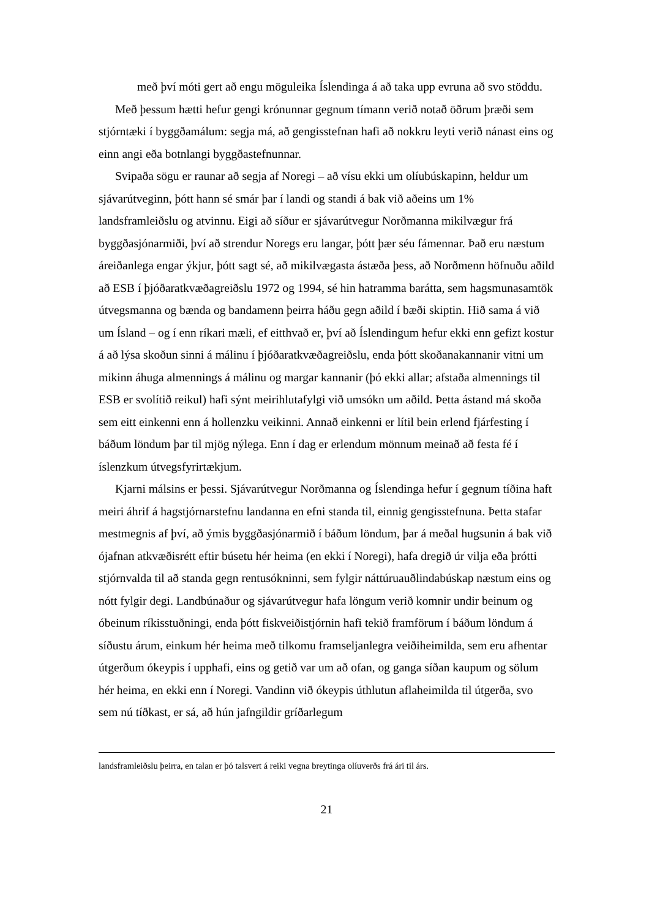með því móti gert að engu möguleika Íslendinga á að taka upp evruna að svo stöddu.
Með þessum hætti hefur gengi krónunnar gegnum tímann verið notað öðrum þræði sem stjórntæki í byggðamálum: segja má, að gengisstefnan hafi að nokkru leyti verið nánast eins og einn angi eða botnlangi byggðastefnunnar.
Svipaða sögu er raunar að segja af Noregi – að vísu ekki um olíubúskapinn, heldur um sjávarútveginn, þótt hann sé smár þar í landi og standi á bak við aðeins um 1% landsframleiðslu og atvinnu. Eigi að síður er sjávarútvegur Norðmanna mikilvægur frá byggðasjónarmiði, því að strendur Noregs eru langar, þótt þær séu fámennar. Það eru næstum áreiðanlega engar ýkjur, þótt sagt sé, að mikilvægasta ástæða þess, að Norðmenn höfnuðu aðild að ESB í þjóðaratkvæðagreiðslu 1972 og 1994, sé hin hatramma barátta, sem hagsmunasamtök útvegsmanna og bænda og bandamenn þeirra háðu gegn aðild í bæði skiptin. Hið sama á við um Ísland – og í enn ríkari mæli, ef eitthvað er, því að Íslendingum hefur ekki enn gefizt kostur á að lýsa skoðun sinni á málinu í þjóðaratkvæðagreiðslu, enda þótt skoðanakannanir vitni um mikinn áhuga almennings á málinu og margar kannanir (þó ekki allar; afstaða almennings til ESB er svolítið reikul) hafi sýnt meirihlutafylgi við umsókn um aðild. Þetta ástand má skoða sem eitt einkenni enn á hollenzku veikinni. Annað einkenni er lítil bein erlend fjárfesting í báðum löndum þar til mjög nýlega. Enn í dag er erlendum mönnum meinað að festa fé í íslenzkum útvegsfyrirtækjum.
Kjarni málsins er þessi. Sjávarútvegur Norðmanna og Íslendinga hefur í gegnum tíðina haft meiri áhrif á hagstjórnarstefnu landanna en efni standa til, einnig gengisstefnuna. Þetta stafar mestmegnis af því, að ýmis byggðasjónarmið í báðum löndum, þar á meðal hugsunin á bak við ójafnan atkvæðisrétt eftir búsetu hér heima (en ekki í Noregi), hafa dregið úr vilja eða þrótti stjórnvalda til að standa gegn rentusókninni, sem fylgir náttúruauðlindabúskap næstum eins og nótt fylgir degi. Landbúnaður og sjávarútvegur hafa löngum verið komnir undir beinum og óbeinum ríkisstuðningi, enda þótt fiskveiðistjórnin hafi tekið framförum í báðum löndum á síðustu árum, einkum hér heima með tilkomu framseljanlegra veiðiheimilda, sem eru afhentar útgerðum ókeypis í upphafi, eins og getið var um að ofan, og ganga síðan kaupum og sölum hér heima, en ekki enn í Noregi. Vandinn við ókeypis úthlutun aflaheimilda til útgerða, svo sem nú tíðkast, er sá, að hún jafngildir gríðarlegum
landsframleiðslu þeirra, en talan er þó talsvert á reiki vegna breytinga olíuverðs frá ári til árs.
21